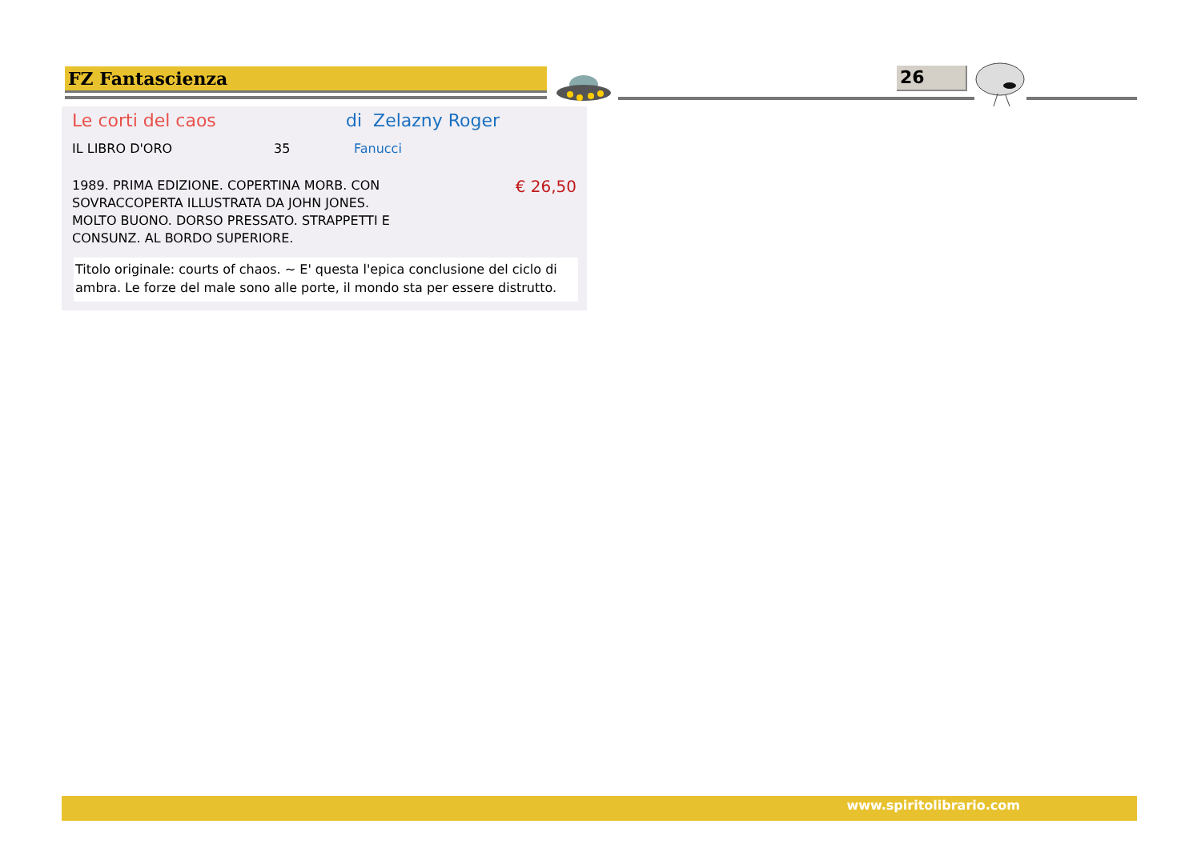FZ Fantascienza 26
Le corti del caos di Zelazny Roger
IL LIBRO D'ORO 35 Fanucci
1989. PRIMA EDIZIONE. COPERTINA MORB. CON SOVRACCOPERTA ILLUSTRATA DA JOHN JONES. MOLTO BUONO. DORSO PRESSATO. STRAPPETTI E CONSUNZ. AL BORDO SUPERIORE.
€ 26,50
Titolo originale: courts of chaos. ~ E' questa l'epica conclusione del ciclo di ambra. Le forze del male sono alle porte, il mondo sta per essere distrutto.
www.spiritolibrario.com